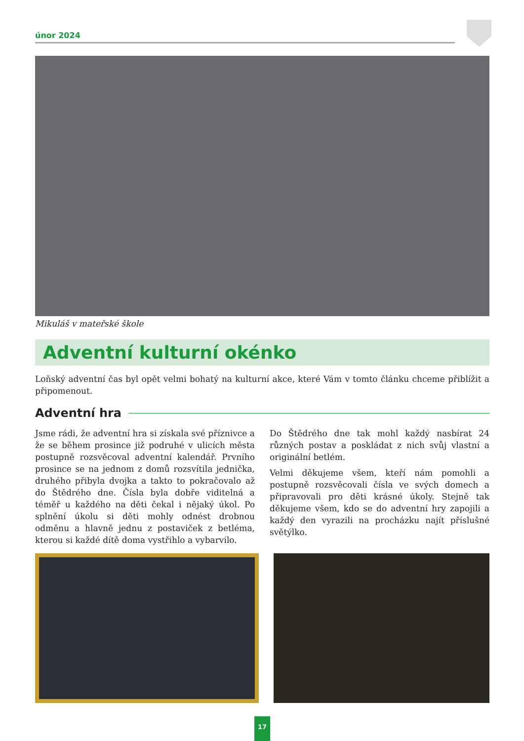únor 2024
Mikuláš v mateřské škole
Adventní kulturní okénko
Loňský adventní čas byl opět velmi bohatý na kulturní akce, které Vám v tomto článku chceme přiblížit a připomenout.
Adventní hra
Jsme rádi, že adventní hra si získala své příznivce a že se během prosince již podruhé v ulicích města postupně rozsvěcoval adventní kalendář. Prvního prosince se na jednom z domů rozsvítila jednička, druhého přibyla dvojka a takto to pokračovalo až do Štědrého dne. Čísla byla dobře viditelná a téměř u každého na děti čekal i nějaký úkol. Po splnění úkolu si děti mohly odnést drobnou odměnu a hlavně jednu z postaviček z betléma, kterou si každé dítě doma vystřihlo a vybarvilo.
Do Štědrého dne tak mohl každý nasbírat 24 různých postav a poskládat z nich svůj vlastní a originální betlém.
Velmi děkujeme všem, kteří nám pomohli a postupně rozsvěcovali čísla ve svých domech a připravovali pro děti krásné úkoly. Stejně tak děkujeme všem, kdo se do adventní hry zapojili a každý den vyrazili na procházku najít příslušné světýlko.
17